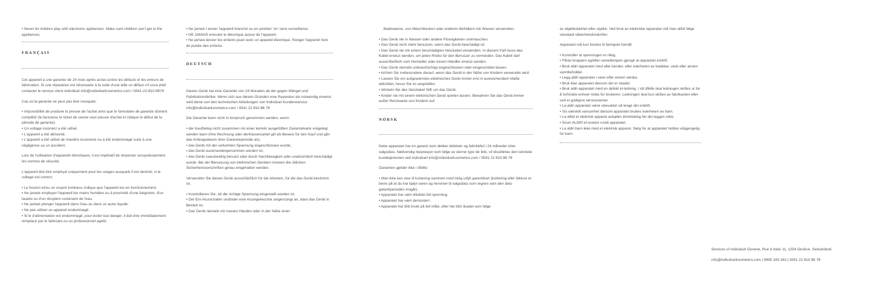• Never let children play with electronic appliances. Make sure children can't get to the appliances.
FRANÇAIS
Cet appareil a une garantie de 24 mois après achat contre les défauts et les erreurs de fabrication. Si une réparation est nécessaire à la suite d'une telle un défaut s'il vous plaît contacter le service client individuel info@individuelcosmetics.com / 0041-22-810-8678
Cas où la garantie ne peut pas être invoquée:
• Impossibilité de produire la preuve de l'achat ainsi que le formulaire de garantie dûment complété (la factureou le ticket de caisse vaut preuve d'achat et indique le début de la période de garantie).
• Un voltage incorrect a été utilisé.
• L'appareil a été démonté.
• L'appareil a été utilisé de manière incorrecte ou a été endommagé suite à une négligence ou un accident.
Lors de l'utilisation d'appareils électriques, il est impératif de respecter scrupuleusement les normes de sécurité.
L'appareil doit être employé uniquement pour les usages auxquels il est destiné, si le voltage est correct.
• Le bouton et/ou un voyant lumineux indique que l'appareil est en fonctionnement.
• Ne jamais employer l'appareil les mains humides ou à proximité d'une baignoire, d'un lavabo ou d'un récipient contenant de l'eau.
• Ne jamais plonger l'appareil dans l'eau ou dans un autre liquide.
• Ne pas utiliser un appareil endommagé.
• Si le d'alimentation est endommagé, pour éviter tout danger, il doit être immédiatement remplacé par le fabricant ou un professionnel agréé.
• Ne jamais l aisser l'appareil branché ou en position 'on' sans surveillance.
• NE JAMAIS enrouler le électrique autour de l'appareil.
• Ne jamais laisser les enfants jouer avec un appareil électrique. Ranger l'appareil hors de portée des enfants.
DEUTSCH
Dieses Gerät hat eine Garantie von 24 Monaten ab der gegen Mängel und Fabrikationsfehler. Wenn sich aus diesen Gründen eine Reparatur als notwendig erweist, wird diese von den technischen Abteilungen von Individuel Kundenservice info@individuelcosmetics.com / 0041 22 810 86 78
Die Garantie kann nicht in Anspruch genommen werden, wenn:
• der Kaufbeleg nicht zusammen mit einer korrekt ausgefüllten Garantiekarte vorgelegt werden kann (Ihre Rechnung oder derKassenzettel gilt als Beweis für den Kauf und gibt das Anfangsdatum Ihrer Garantieperiode an);
• das Gerät mit der verkehrten Spannung angeschlossen wurde;
• das Gerät auseinandergenommen worden ist;
• das Gerät zweckwidrig benutzt oder durch Nachlässigkeit oder unabsichtlich beschädigt wurde. Bei der Benutzung von elektrischen Geräten müssen die üblichen Sicherheitsvorschriften genau eingehalten werden.
Verwenden Sie dieses Gerät ausschließlich für die Arbeiten, für die das Gerät bestimmt ist.
• Kontrollieren Sie, ob die richtige Spannung eingestellt worden ist.
• Der Ein-/Ausschalter und/oder eine Anzeigeleuchte zeigen/zeigt an, dass das Gerät in Betrieb ist.
• Das Gerät niemals mit nassen Händen oder in der Nähe einer
Badewanne, von Waschbecken oder anderen Behältern mit Wasser verwenden.
• Das Gerät nie in Wasser oder andere Flüssigkeiten untertauchen.
• Das Gerät nicht mehr benutzen, wenn das Gerät beschädigt ist.
• Das Gerät nie mit einem beschädigten Netzkabel verwenden. In diesem Fall muss das Kabel ersetzt werden, um jedes Risiko für den Benutzer zu vermeiden. Das Kabel darf ausschließlich vom Hersteller oder einem Händler ersetzt werden.
• Das Gerät niemals unbeaufsichtigt angeschlossen oder eingeschaltet lassen.
• Achten Sie insbesondere darauf, wenn das Gerät in der Nähe von Kindern verwendet wird.
• Lassen Sie ein aufgewärmtes elektrisches Gerät immer erst in ausreichendem Maße abkühlen, bevor Sie es wegstellen.
• Wickeln Sie das Netzkabel NIE um das Gerät.
• Kinder nie mit einem elektrischen Gerät spielen lassen. Bewahren Sie das Gerät immer außer Reichweite von Kindern auf.
NORSK
Dette apparatet har en garanti som dekker defekter og fabrikkfeil i 24 måneder etter salgsdato. Nødvendig reparasjon som følge av denne type de fekt, vil tilsutførtav den tekniske kundetjenesten ved Individuel info@individuelcosmetics.com / 0041 22 810 86 78
Garantien gjelder ikke i tilfelle:
• Man ikke kan vise til kvittering sammen med riktig utfylt garantikort (kvittering eller faktura er bevis på at du har kjøpt varen og henviser til salgsdato som regnes som den dato garantiperioden inngår).
• Apparatet har vært tilkoblet feil spenning.
• Apparatet har vært demontert
• Apparatet har blitt brukt på feil måte, eller har blitt skadet som følge
av skjødesløshet eller ulykke. Ved bruk av elektriske apparater må man alltid følge standard sikkerhetsforskrifter.
Apparatet må kun brukes til bemgnet formål.
• Kontroller at spenningen er riktig.
• På/av knappen og/eller varsellampen gjengir at apparatet eridrift.
• Bruk aldri apparatet med våte hender, eller inærheten av badekar, vask eller annen vannbeholder.
• Legg aldri apparatet i vann eller annen væske.
• Bruk ikke apparatet dersom det er skadet.
• Bruk aldri apparatet med en defekt el-ledning. I så tilfelle skal ledningen skiftes ut for å forhindre enhver risiko for brukeren. Ledningen skal kun skiftes av fabrikanten eller ved et godkjent servicesenter.
• La aldri apparatet være ubevoktet så lenge det eridrift.
• Vis særskilt varsomhet dersom apparatet brukes inærheten av barn.
• La alltid et elektrisk apparat avkjøles tilstrekkelig før det legges vekk.
• Snurr ALDRI el-snoren rundt apparatet.
• La aldri barn leke med et elektrisk apparat. Sørg for at apparatet holdes utilgjengelig for barn.
Services of Individuel Geneve, Rue d Italie 11, 1204 Genève, Switzerland.
info@individuelcosmetics.com | 0800 343 343 | 0041 22 810 86 78